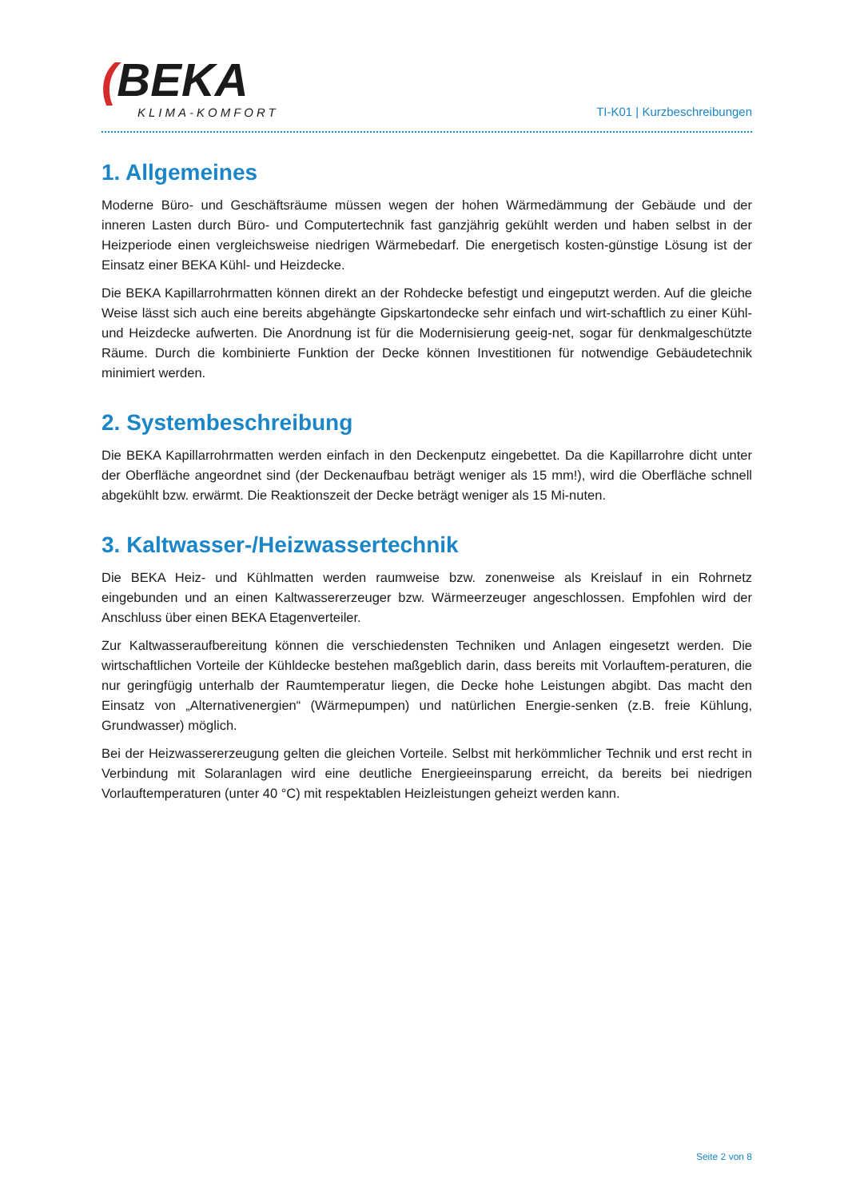(BEKA
KLIMA-KOMFORT
TI-K01 | Kurzbeschreibungen
1. Allgemeines
Moderne Büro- und Geschäftsräume müssen wegen der hohen Wärmedämmung der Gebäude und der inneren Lasten durch Büro- und Computertechnik fast ganzjährig gekühlt werden und haben selbst in der Heizperiode einen vergleichsweise niedrigen Wärmebedarf. Die energetisch kosten-günstige Lösung ist der Einsatz einer BEKA Kühl- und Heizdecke.
Die BEKA Kapillarrohrmatten können direkt an der Rohdecke befestigt und eingeputzt werden. Auf die gleiche Weise lässt sich auch eine bereits abgehängte Gipskartondecke sehr einfach und wirt-schaftlich zu einer Kühl- und Heizdecke aufwerten. Die Anordnung ist für die Modernisierung geeig-net, sogar für denkmalgeschützte Räume. Durch die kombinierte Funktion der Decke können Investitionen für notwendige Gebäudetechnik minimiert werden.
2. Systembeschreibung
Die BEKA Kapillarrohrmatten werden einfach in den Deckenputz eingebettet. Da die Kapillarrohre dicht unter der Oberfläche angeordnet sind (der Deckenaufbau beträgt weniger als 15 mm!), wird die Oberfläche schnell abgekühlt bzw. erwärmt. Die Reaktionszeit der Decke beträgt weniger als 15 Mi-nuten.
3. Kaltwasser-/Heizwassertechnik
Die BEKA Heiz- und Kühlmatten werden raumweise bzw. zonenweise als Kreislauf in ein Rohrnetz eingebunden und an einen Kaltwassererzeuger bzw. Wärmeerzeuger angeschlossen. Empfohlen wird der Anschluss über einen BEKA Etagenverteiler.
Zur Kaltwasseraufbereitung können die verschiedensten Techniken und Anlagen eingesetzt werden. Die wirtschaftlichen Vorteile der Kühldecke bestehen maßgeblich darin, dass bereits mit Vorlauftem-peraturen, die nur geringfügig unterhalb der Raumtemperatur liegen, die Decke hohe Leistungen abgibt. Das macht den Einsatz von „Alternativenergien“ (Wärmepumpen) und natürlichen Energie-senken (z.B. freie Kühlung, Grundwasser) möglich.
Bei der Heizwassererzeugung gelten die gleichen Vorteile. Selbst mit herkömmlicher Technik und erst recht in Verbindung mit Solaranlagen wird eine deutliche Energieeinsparung erreicht, da bereits bei niedrigen Vorlauftemperaturen (unter 40 °C) mit respektablen Heizleistungen geheizt werden kann.
Seite 2 von 8